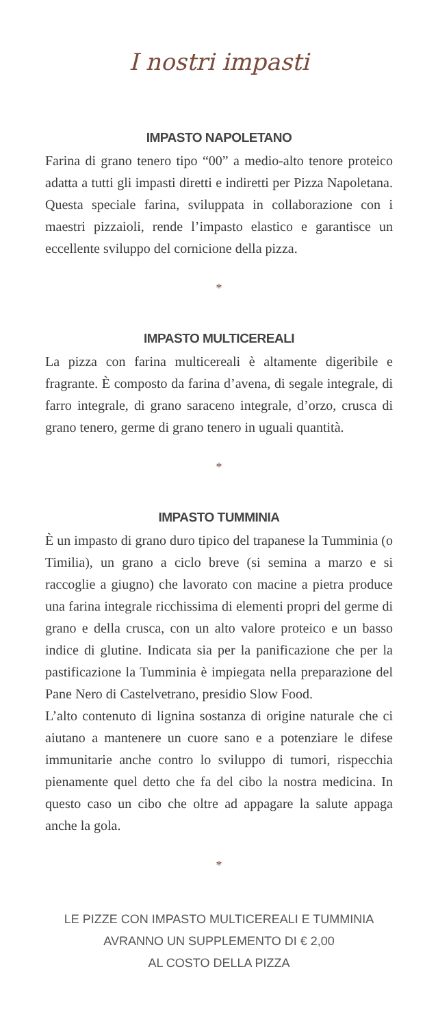I nostri impasti
IMPASTO NAPOLETANO
Farina di grano tenero tipo “00” a medio-alto tenore proteico adatta a tutti gli impasti diretti e indiretti per Pizza Napoletana. Questa speciale farina, sviluppata in collaborazione con i maestri pizzaioli, rende l’impasto elastico e garantisce un eccellente sviluppo del cornicione della pizza.
*
IMPASTO MULTICEREALI
La pizza con farina multicereali è altamente digeribile e fragrante. È composto da farina d’avena, di segale integrale, di farro integrale, di grano saraceno integrale, d’orzo, crusca di grano tenero, germe di grano tenero in uguali quantità.
*
IMPASTO TUMMINIA
È un impasto di grano duro tipico del trapanese la Tumminia (o Timilia), un grano a ciclo breve (si semina a marzo e si raccoglie a giugno) che lavorato con macine a pietra produce una farina integrale ricchissima di elementi propri del germe di grano e della crusca, con un alto valore proteico e un basso indice di glutine. Indicata sia per la panificazione che per la pastificazione la Tumminia è impiegata nella preparazione del Pane Nero di Castelvetrano, presidio Slow Food.
L’alto contenuto di lignina sostanza di origine naturale che ci aiutano a mantenere un cuore sano e a potenziare le difese immunitarie anche contro lo sviluppo di tumori, rispecchia pienamente quel detto che fa del cibo la nostra medicina. In questo caso un cibo che oltre ad appagare la salute appaga anche la gola.
*
LE PIZZE CON IMPASTO MULTICEREALI E TUMMINIA
AVRANNO UN SUPPLEMENTO DI € 2,00
AL COSTO DELLA PIZZA